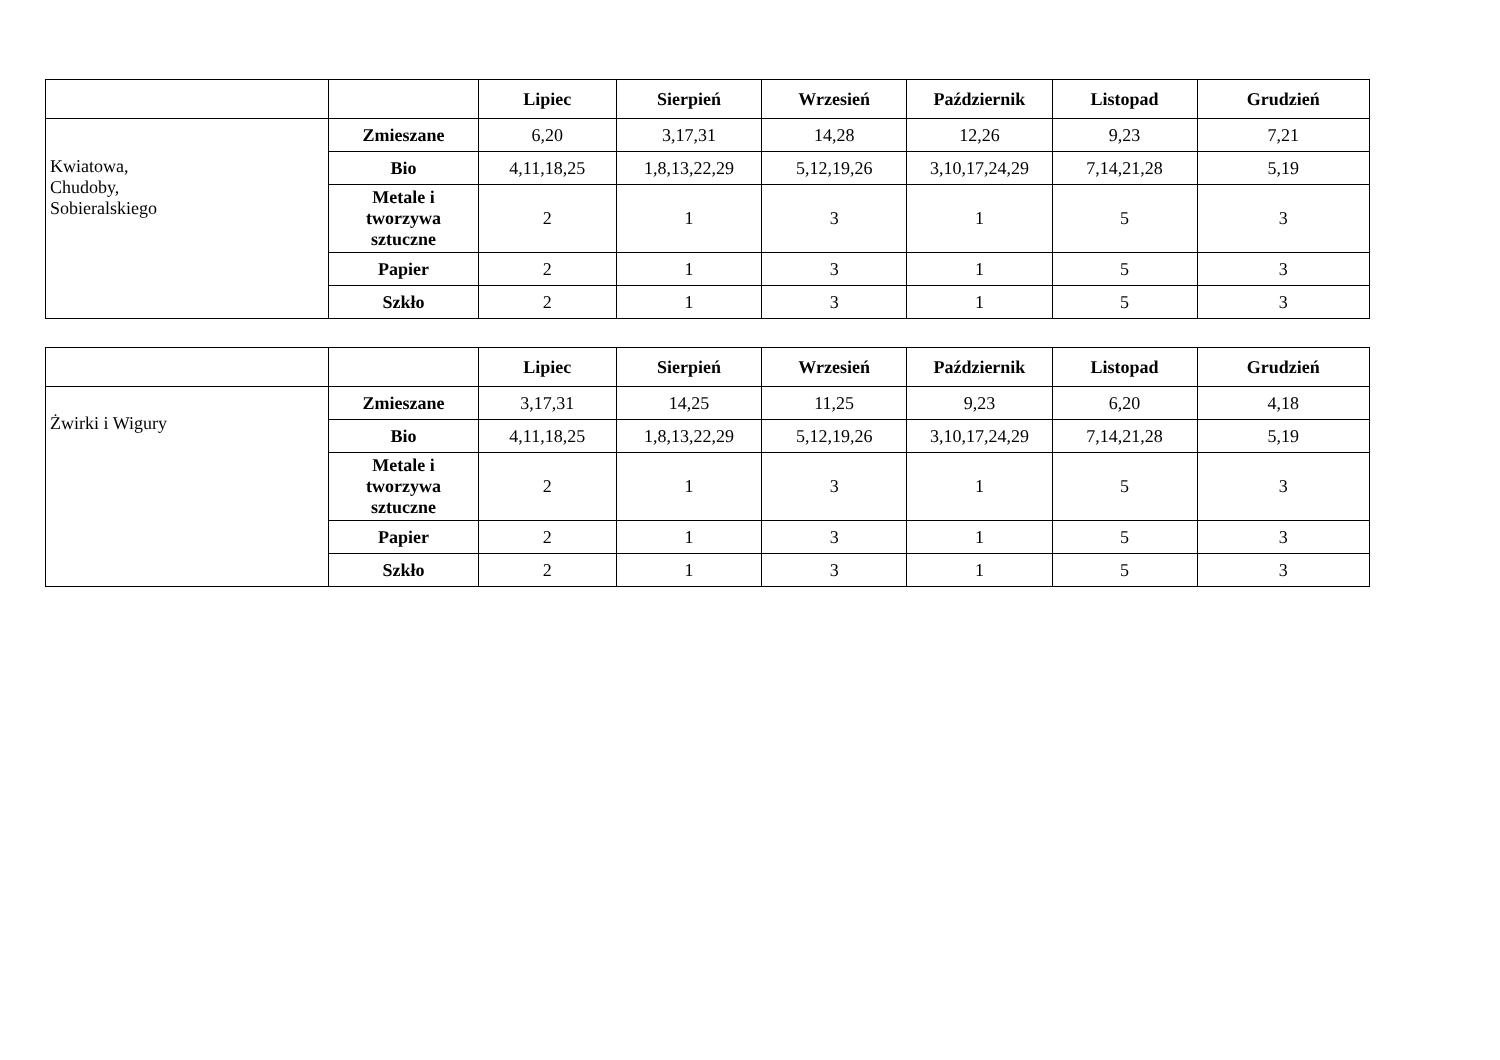| | | Lipiec | Sierpień | Wrzesień | Październik | Listopad | Grudzień |
| --- | --- | --- | --- | --- | --- | --- | --- |
| Kwiatowa, Chudoby, Sobieralskiego | Zmieszane | 6,20 | 3,17,31 | 14,28 | 12,26 | 9,23 | 7,21 |
| | Bio | 4,11,18,25 | 1,8,13,22,29 | 5,12,19,26 | 3,10,17,24,29 | 7,14,21,28 | 5,19 |
| | Metale i tworzywa sztuczne | 2 | 1 | 3 | 1 | 5 | 3 |
| | Papier | 2 | 1 | 3 | 1 | 5 | 3 |
| | Szkło | 2 | 1 | 3 | 1 | 5 | 3 |
| | | Lipiec | Sierpień | Wrzesień | Październik | Listopad | Grudzień |
| --- | --- | --- | --- | --- | --- | --- | --- |
| Żwirki i Wigury | Zmieszane | 3,17,31 | 14,25 | 11,25 | 9,23 | 6,20 | 4,18 |
| | Bio | 4,11,18,25 | 1,8,13,22,29 | 5,12,19,26 | 3,10,17,24,29 | 7,14,21,28 | 5,19 |
| | Metale i tworzywa sztuczne | 2 | 1 | 3 | 1 | 5 | 3 |
| | Papier | 2 | 1 | 3 | 1 | 5 | 3 |
| | Szkło | 2 | 1 | 3 | 1 | 5 | 3 |